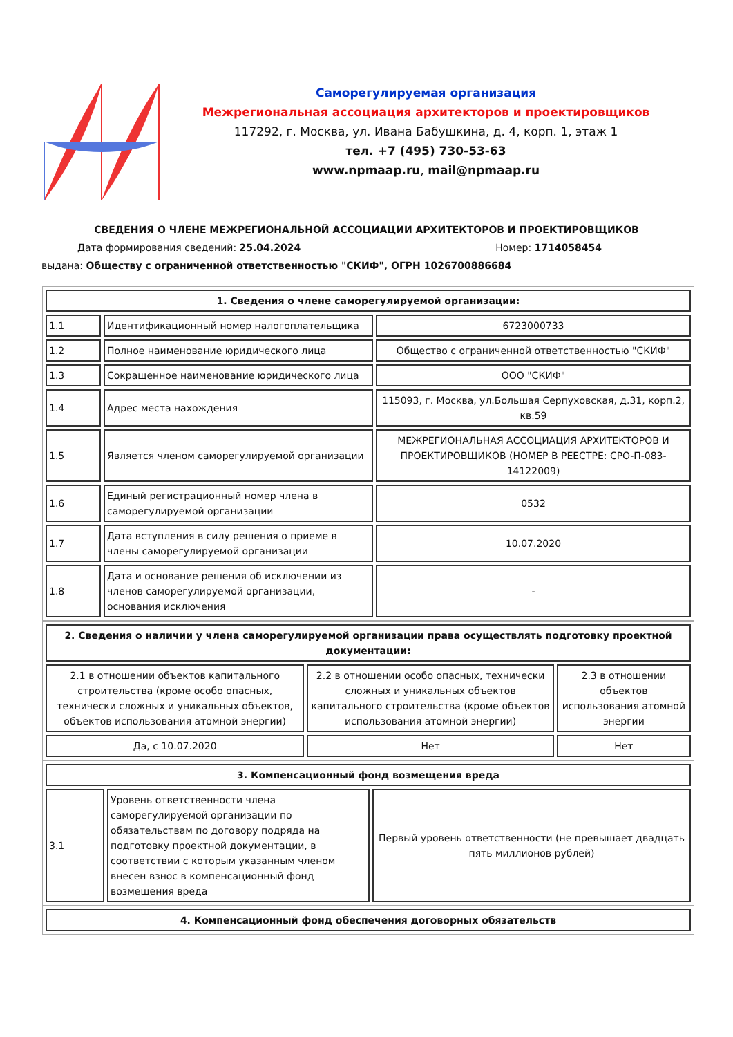Саморегулируемая организация
Межрегиональная ассоциация архитекторов и проектировщиков
117292, г. Москва, ул. Ивана Бабушкина, д. 4, корп. 1, этаж 1
тел. +7 (495) 730-53-63
www.npmaap.ru, mail@npmaap.ru
СВЕДЕНИЯ О ЧЛЕНЕ МЕЖРЕГИОНАЛЬНОЙ АССОЦИАЦИИ АРХИТЕКТОРОВ И ПРОЕКТИРОВЩИКОВ
Дата формирования сведений: 25.04.2024 Номер: 1714058454
выдана: Обществу с ограниченной ответственностью "СКИФ", ОГРН 1026700886684
| 1. Сведения о члене саморегулируемой организации: | | |
| --- | --- | --- |
| 1.1 | Идентификационный номер налогоплательщика | 6723000733 |
| 1.2 | Полное наименование юридического лица | Общество с ограниченной ответственностью "СКИФ" |
| 1.3 | Сокращенное наименование юридического лица | ООО "СКИФ" |
| 1.4 | Адрес места нахождения | 115093, г. Москва, ул.Большая Серпуховская, д.31, корп.2, кв.59 |
| 1.5 | Является членом саморегулируемой организации | МЕЖРЕГИОНАЛЬНАЯ АССОЦИАЦИЯ АРХИТЕКТОРОВ И ПРОЕКТИРОВЩИКОВ (НОМЕР В РЕЕСТРЕ: СРО-П-083-14122009) |
| 1.6 | Единый регистрационный номер члена в саморегулируемой организации | 0532 |
| 1.7 | Дата вступления в силу решения о приеме в члены саморегулируемой организации | 10.07.2020 |
| 1.8 | Дата и основание решения об исключении из членов саморегулируемой организации, основания исключения | - |
| 2. Сведения о наличии у члена саморегулируемой организации права осуществлять подготовку проектной документации: | | |
| --- | --- | --- |
| 2.1 в отношении объектов капитального строительства (кроме особо опасных, технически сложных и уникальных объектов, объектов использования атомной энергии) | 2.2 в отношении особо опасных, технически сложных и уникальных объектов капитального строительства (кроме объектов использования атомной энергии) | 2.3 в отношении объектов использования атомной энергии |
| Да, с 10.07.2020 | Нет | Нет |
| 3. Компенсационный фонд возмещения вреда | | |
| --- | --- | --- |
| 3.1 | Уровень ответственности члена саморегулируемой организации по обязательствам по договору подряда на подготовку проектной документации, в соответствии с которым указанным членом внесен взнос в компенсационный фонд возмещения вреда | Первый уровень ответственности (не превышает двадцать пять миллионов рублей) |
| 4. Компенсационный фонд обеспечения договорных обязательств |
| --- |